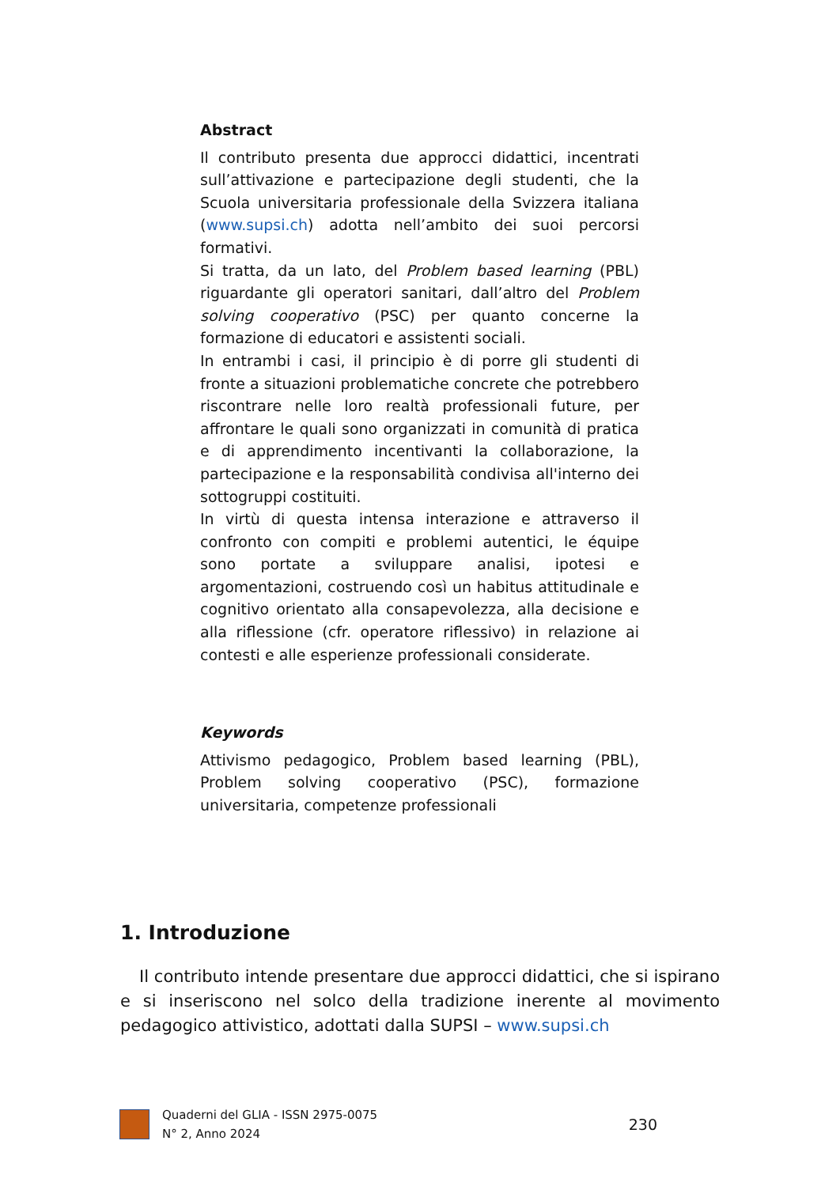Abstract
Il contributo presenta due approcci didattici, incentrati sull’attivazione e partecipazione degli studenti, che la Scuola universitaria professionale della Svizzera italiana (www.supsi.ch) adotta nell’ambito dei suoi percorsi formativi.
Si tratta, da un lato, del Problem based learning (PBL) riguardante gli operatori sanitari, dall’altro del Problem solving cooperativo (PSC) per quanto concerne la formazione di educatori e assistenti sociali.
In entrambi i casi, il principio è di porre gli studenti di fronte a situazioni problematiche concrete che potrebbero riscontrare nelle loro realtà professionali future, per affrontare le quali sono organizzati in comunità di pratica e di apprendimento incentivanti la collaborazione, la partecipazione e la responsabilità condivisa all'interno dei sottogruppi costituiti.
In virtù di questa intensa interazione e attraverso il confronto con compiti e problemi autentici, le équipe sono portate a sviluppare analisi, ipotesi e argomentazioni, costruendo così un habitus attitudinale e cognitivo orientato alla consapevolezza, alla decisione e alla riflessione (cfr. operatore riflessivo) in relazione ai contesti e alle esperienze professionali considerate.
Keywords
Attivismo pedagogico, Problem based learning (PBL), Problem solving cooperativo (PSC), formazione universitaria, competenze professionali
1. Introduzione
Il contributo intende presentare due approcci didattici, che si ispirano e si inseriscono nel solco della tradizione inerente al movimento pedagogico attivistico, adottati dalla SUPSI – www.supsi.ch
Quaderni del GLIA - ISSN 2975-0075
N° 2, Anno 2024
230